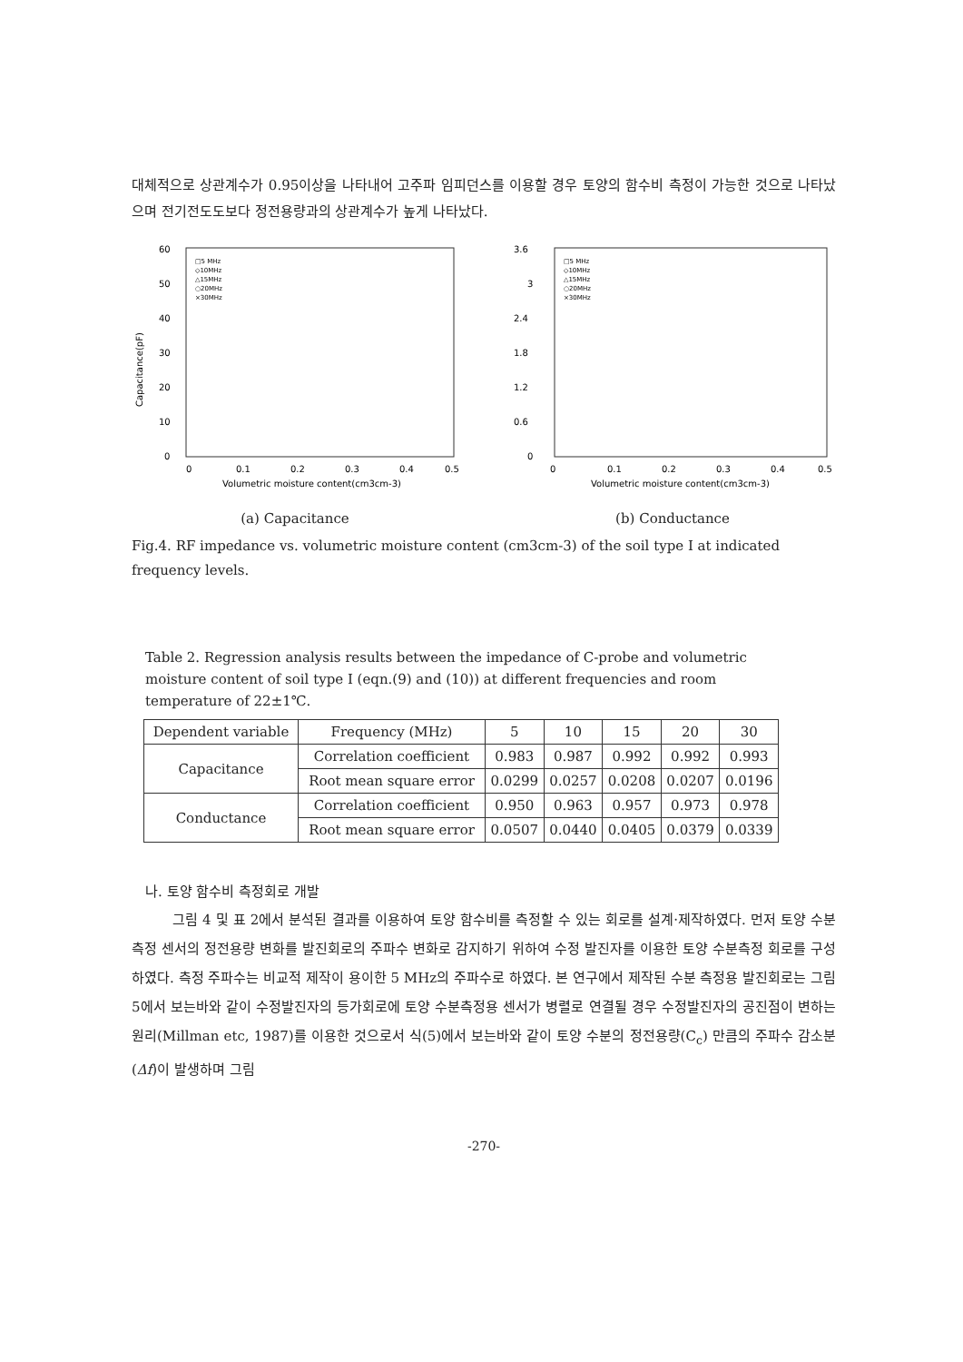대체적으로 상관계수가 0.95이상을 나타내어 고주파 임피던스를 이용할 경우 토양의 함수비 측정이 가능한 것으로 나타났으며 전기전도도보다 정전용량과의 상관계수가 높게 나타났다.
60
50
40
30
20
10
0
0
0.1
0.2
0.3
0.4
0.5
Volumetric moisture content(cm3cm-3)
□5 MHz
◇10MHz
△15MHz
○20MHz
×30MHz
Capacitance(pF)
(a) Capacitance
3.6
3
2.4
1.8
1.2
0.6
0
0
0.1
0.2
0.3
0.4
0.5
Volumetric moisture content(cm3cm-3)
□5 MHz
◇10MHz
△15MHz
○20MHz
×30MHz
(b) Conductance
Fig.4. RF impedance vs. volumetric moisture content (cm3cm-3) of the soil type I at indicated frequency levels.
Table 2. Regression analysis results between the impedance of C-probe and volumetric moisture content of soil type I (eqn.(9) and (10)) at different frequencies and room temperature of 22±1℃.
| Dependent variable | Frequency (MHz) | 5 | 10 | 15 | 20 | 30 |
| --- | --- | --- | --- | --- | --- | --- |
| Capacitance | Correlation coefficient | 0.983 | 0.987 | 0.992 | 0.992 | 0.993 |
| | Root mean square error | 0.0299 | 0.0257 | 0.0208 | 0.0207 | 0.0196 |
| Conductance | Correlation coefficient | 0.950 | 0.963 | 0.957 | 0.973 | 0.978 |
| | Root mean square error | 0.0507 | 0.0440 | 0.0405 | 0.0379 | 0.0339 |
나. 토양 함수비 측정회로 개발
그림 4 및 표 2에서 분석된 결과를 이용하여 토양 함수비를 측정할 수 있는 회로를 설계·제작하였다. 먼저 토양 수분측정 센서의 정전용량 변화를 발진회로의 주파수 변화로 감지하기 위하여 수정 발진자를 이용한 토양 수분측정 회로를 구성하였다. 측정 주파수는 비교적 제작이 용이한 5 MHz의 주파수로 하였다. 본 연구에서 제작된 수분 측정용 발진회로는 그림 5에서 보는바와 같이 수정발진자의 등가회로에 토양 수분측정용 센서가 병렬로 연결될 경우 수정발진자의 공진점이 변하는 원리(Millman etc, 1987)를 이용한 것으로서 식(5)에서 보는바와 같이 토양 수분의 정전용량(C<sub>c</sub>) 만큼의 주파수 감소분(Δf)이 발생하며 그림
-270-